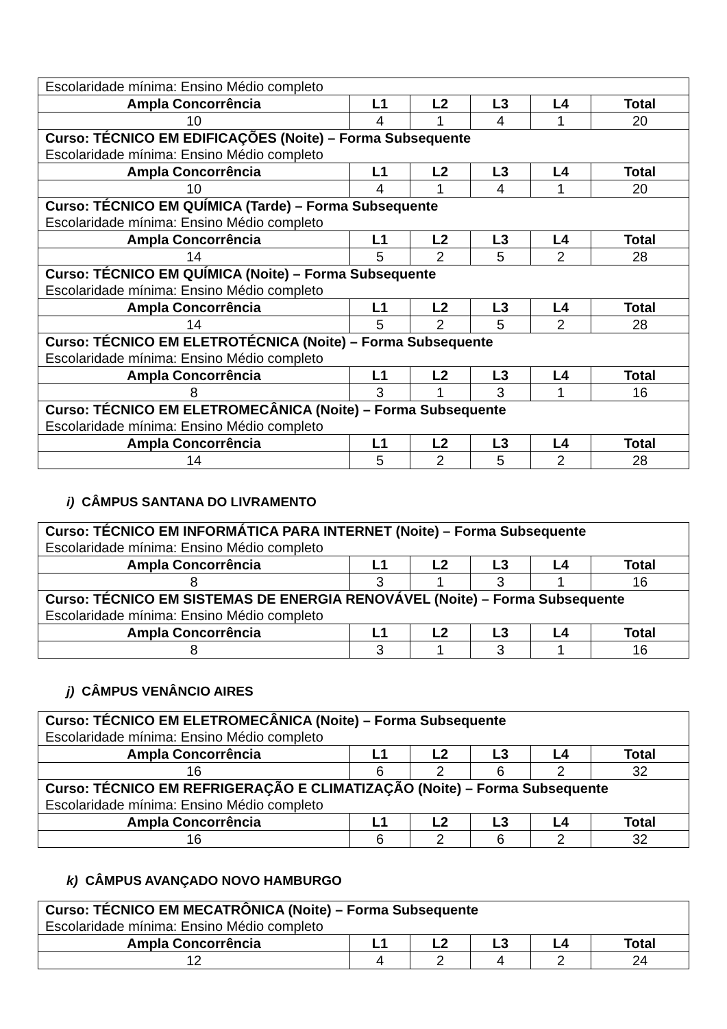| Escolaridade mínima: Ensino Médio completo | | | | | |
| Ampla Concorrência | L1 | L2 | L3 | L4 | Total |
| 10 | 4 | 1 | 4 | 1 | 20 |
| Curso: TÉCNICO EM EDIFICAÇÕES (Noite) – Forma Subsequente Escolaridade mínima: Ensino Médio completo | | | | | |
| Ampla Concorrência | L1 | L2 | L3 | L4 | Total |
| 10 | 4 | 1 | 4 | 1 | 20 |
| Curso: TÉCNICO EM QUÍMICA (Tarde) – Forma Subsequente Escolaridade mínima: Ensino Médio completo | | | | | |
| Ampla Concorrência | L1 | L2 | L3 | L4 | Total |
| 14 | 5 | 2 | 5 | 2 | 28 |
| Curso: TÉCNICO EM QUÍMICA (Noite) – Forma Subsequente Escolaridade mínima: Ensino Médio completo | | | | | |
| Ampla Concorrência | L1 | L2 | L3 | L4 | Total |
| 14 | 5 | 2 | 5 | 2 | 28 |
| Curso: TÉCNICO EM ELETROTÉCNICA (Noite) – Forma Subsequente Escolaridade mínima: Ensino Médio completo | | | | | |
| Ampla Concorrência | L1 | L2 | L3 | L4 | Total |
| 8 | 3 | 1 | 3 | 1 | 16 |
| Curso: TÉCNICO EM ELETROMECÂNICA (Noite) – Forma Subsequente Escolaridade mínima: Ensino Médio completo | | | | | |
| Ampla Concorrência | L1 | L2 | L3 | L4 | Total |
| 14 | 5 | 2 | 5 | 2 | 28 |
i) CÂMPUS SANTANA DO LIVRAMENTO
| Curso: TÉCNICO EM INFORMÁTICA PARA INTERNET (Noite) – Forma Subsequente Escolaridade mínima: Ensino Médio completo | | | | | |
| Ampla Concorrência | L1 | L2 | L3 | L4 | Total |
| 8 | 3 | 1 | 3 | 1 | 16 |
| Curso: TÉCNICO EM SISTEMAS DE ENERGIA RENOVÁVEL (Noite) – Forma Subsequente Escolaridade mínima: Ensino Médio completo | | | | | |
| Ampla Concorrência | L1 | L2 | L3 | L4 | Total |
| 8 | 3 | 1 | 3 | 1 | 16 |
j) CÂMPUS VENÂNCIO AIRES
| Curso: TÉCNICO EM ELETROMECÂNICA (Noite) – Forma Subsequente Escolaridade mínima: Ensino Médio completo | | | | | |
| Ampla Concorrência | L1 | L2 | L3 | L4 | Total |
| 16 | 6 | 2 | 6 | 2 | 32 |
| Curso: TÉCNICO EM REFRIGERAÇÃO E CLIMATIZAÇÃO (Noite) – Forma Subsequente Escolaridade mínima: Ensino Médio completo | | | | | |
| Ampla Concorrência | L1 | L2 | L3 | L4 | Total |
| 16 | 6 | 2 | 6 | 2 | 32 |
k) CÂMPUS AVANÇADO NOVO HAMBURGO
| Curso: TÉCNICO EM MECATRÔNICA (Noite) – Forma Subsequente Escolaridade mínima: Ensino Médio completo | | | | | |
| Ampla Concorrência | L1 | L2 | L3 | L4 | Total |
| 12 | 4 | 2 | 4 | 2 | 24 |